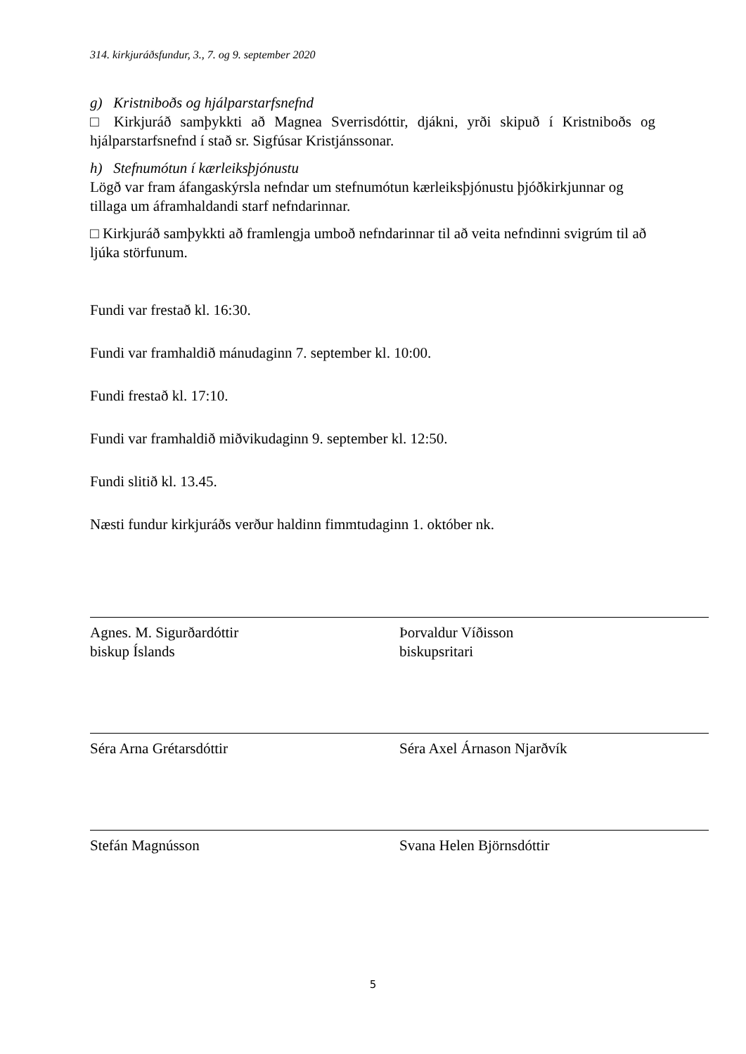314. kirkjuráðsfundur, 3., 7. og 9. september 2020
g) Kristniboðs og hjálparstarfsnefnd
□ Kirkjuráð samþykkti að Magnea Sverrisdóttir, djákni, yrði skipuð í Kristniboðs og hjálparstarfsnefnd í stað sr. Sigfúsar Kristjánssonar.
h) Stefnumótun í kærleiksþjónustu
Lögð var fram áfangaskýrsla nefndar um stefnumótun kærleiksþjónustu þjóðkirkjunnar og tillaga um áframhaldandi starf nefndarinnar.
□ Kirkjuráð samþykkti að framlengja umboð nefndarinnar til að veita nefndinni svigrúm til að ljúka störfunum.
Fundi var frestað kl. 16:30.
Fundi var framhaldið mánudaginn 7. september kl. 10:00.
Fundi frestað kl. 17:10.
Fundi var framhaldið miðvikudaginn 9. september kl. 12:50.
Fundi slitið kl. 13.45.
Næsti fundur kirkjuráðs verður haldinn fimmtudaginn 1. október nk.
Agnes. M. Sigurðardóttir
biskup Íslands
Þorvaldur Víðisson
biskupsritari
Séra Arna Grétarsdóttir Séra Axel Árnason Njarðvík
Stefán Magnússon Svana Helen Björnsdóttir
5